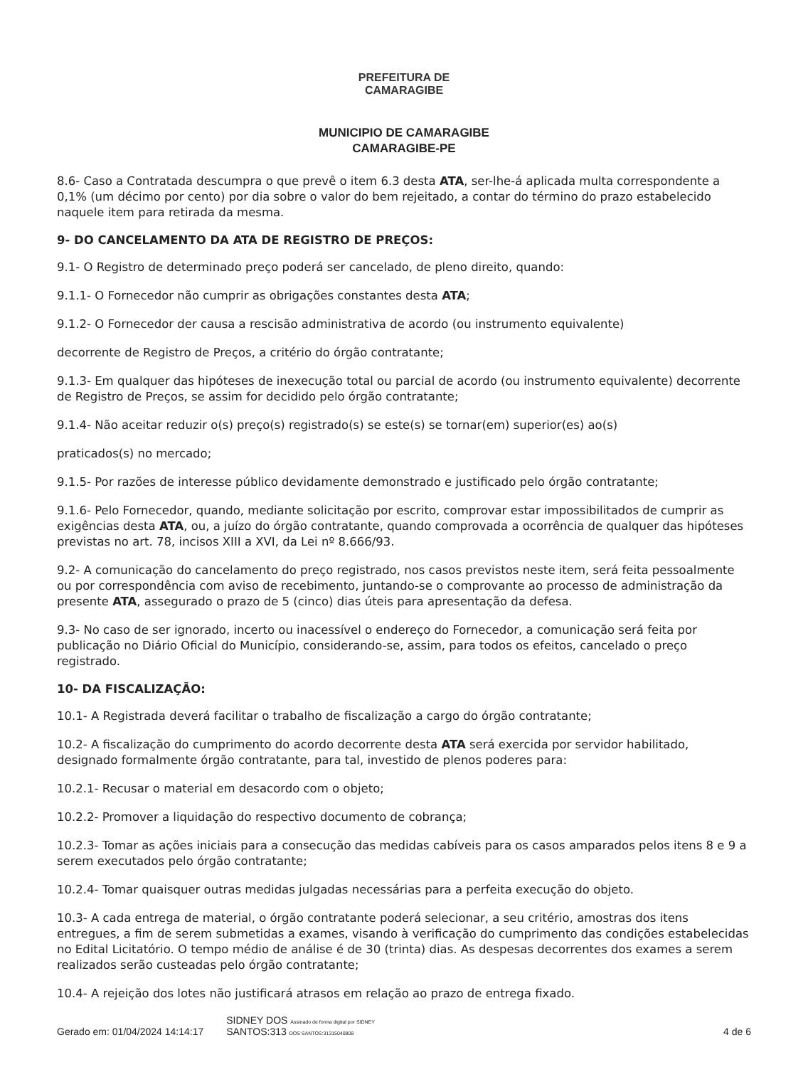PREFEITURA DE
CAMARAGIBE
MUNICIPIO DE CAMARAGIBE
CAMARAGIBE-PE
8.6- Caso a Contratada descumpra o que prevê o item 6.3 desta ATA, ser-lhe-á aplicada multa correspondente a 0,1% (um décimo por cento) por dia sobre o valor do bem rejeitado, a contar do término do prazo estabelecido naquele item para retirada da mesma.
9- DO CANCELAMENTO DA ATA DE REGISTRO DE PREÇOS:
9.1- O Registro de determinado preço poderá ser cancelado, de pleno direito, quando:
9.1.1- O Fornecedor não cumprir as obrigações constantes desta ATA;
9.1.2- O Fornecedor der causa a rescisão administrativa de acordo (ou instrumento equivalente)
decorrente de Registro de Preços, a critério do órgão contratante;
9.1.3- Em qualquer das hipóteses de inexecução total ou parcial de acordo (ou instrumento equivalente) decorrente de Registro de Preços, se assim for decidido pelo órgão contratante;
9.1.4- Não aceitar reduzir o(s) preço(s) registrado(s) se este(s) se tornar(em) superior(es) ao(s)
praticados(s) no mercado;
9.1.5- Por razões de interesse público devidamente demonstrado e justificado pelo órgão contratante;
9.1.6- Pelo Fornecedor, quando, mediante solicitação por escrito, comprovar estar impossibilitados de cumprir as exigências desta ATA, ou, a juízo do órgão contratante, quando comprovada a ocorrência de qualquer das hipóteses previstas no art. 78, incisos XIII a XVI, da Lei nº 8.666/93.
9.2- A comunicação do cancelamento do preço registrado, nos casos previstos neste item, será feita pessoalmente ou por correspondência com aviso de recebimento, juntando-se o comprovante ao processo de administração da presente ATA, assegurado o prazo de 5 (cinco) dias úteis para apresentação da defesa.
9.3- No caso de ser ignorado, incerto ou inacessível o endereço do Fornecedor, a comunicação será feita por publicação no Diário Oficial do Município, considerando-se, assim, para todos os efeitos, cancelado o preço registrado.
10- DA FISCALIZAÇÃO:
10.1- A Registrada deverá facilitar o trabalho de fiscalização a cargo do órgão contratante;
10.2- A fiscalização do cumprimento do acordo decorrente desta ATA será exercida por servidor habilitado, designado formalmente órgão contratante, para tal, investido de plenos poderes para:
10.2.1- Recusar o material em desacordo com o objeto;
10.2.2- Promover a liquidação do respectivo documento de cobrança;
10.2.3- Tomar as ações iniciais para a consecução das medidas cabíveis para os casos amparados pelos itens 8 e 9 a serem executados pelo órgão contratante;
10.2.4- Tomar quaisquer outras medidas julgadas necessárias para a perfeita execução do objeto.
10.3- A cada entrega de material, o órgão contratante poderá selecionar, a seu critério, amostras dos itens entregues, a fim de serem submetidas a exames, visando à verificação do cumprimento das condições estabelecidas no Edital Licitatório. O tempo médio de análise é de 30 (trinta) dias. As despesas decorrentes dos exames a serem realizados serão custeadas pelo órgão contratante;
10.4- A rejeição dos lotes não justificará atrasos em relação ao prazo de entrega fixado.
Gerado em: 01/04/2024 14:14:17 SIDNEY DOS Assinado de forma digital por SIDNEY
SANTOS:313 DOS SANTOS:31315040808 4 de 6